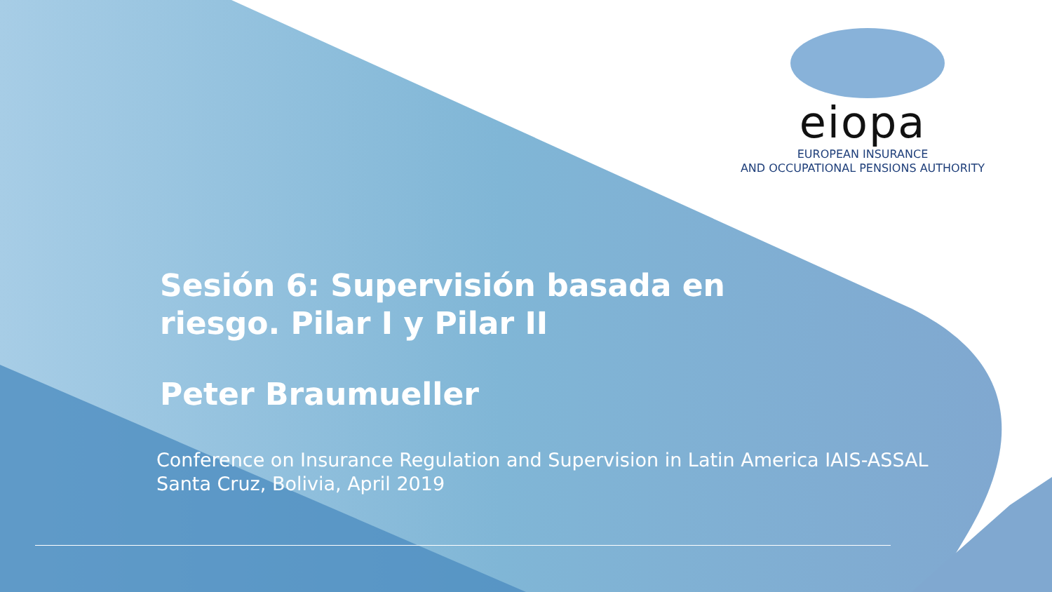eiopa
EUROPEAN INSURANCE
AND OCCUPATIONAL PENSIONS AUTHORITY
Sesión 6: Supervisión basada en
riesgo. Pilar I y Pilar II
Peter Braumueller
Conference on Insurance Regulation and Supervision in Latin America IAIS-ASSAL
Santa Cruz, Bolivia, April 2019